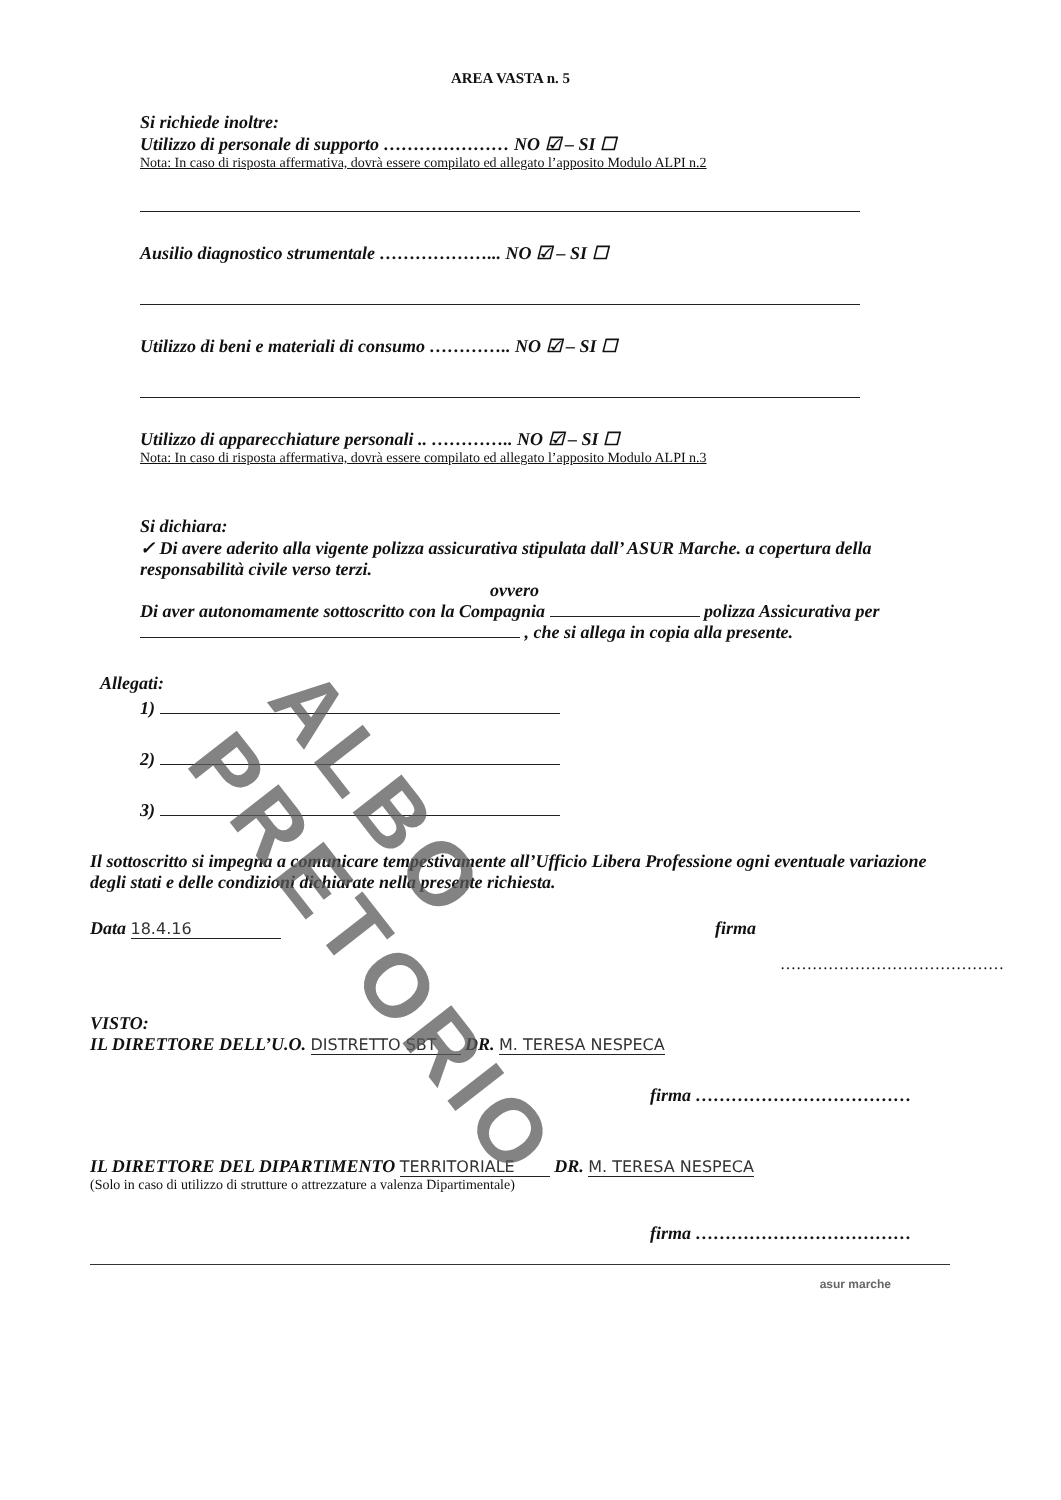AREA VASTA n. 5
Si richiede inoltre:
Utilizzo di personale di supporto ………………… NO ☑ – SI ☐
Nota: In caso di risposta affermativa, dovrà essere compilato ed allegato l’apposito Modulo ALPI n.2
Ausilio diagnostico strumentale ………………... NO ☑ – SI ☐
Utilizzo di beni e materiali di consumo ………….. NO ☑ – SI ☐
Utilizzo di apparecchiature personali .. ………….. NO ☑ – SI ☐
Nota: In caso di risposta affermativa, dovrà essere compilato ed allegato l’apposito Modulo ALPI n.3
Si dichiara:
✓ Di avere aderito alla vigente polizza assicurativa stipulata dall’ ASUR Marche. a copertura della responsabilità civile verso terzi.
ovvero
Di aver autonomamente sottoscritto con la Compagnia polizza Assicurativa per , che si allega in copia alla presente.
Allegati:
1)
2)
3)
Il sottoscritto si impegna a comunicare tempestivamente all’Ufficio Libera Professione ogni eventuale variazione degli stati e delle condizioni dichiarate nella presente richiesta.
Data 18.4.16 firma
……………………………………
VISTO:
IL DIRETTORE DELL’U.O. DISTRETTO SBT DR. M. TERESA NESPECA
firma ………………………………
IL DIRETTORE DEL DIPARTIMENTO TERRITORIALE DR. M. TERESA NESPECA
(Solo in caso di utilizzo di strutture o attrezzature a valenza Dipartimentale)
firma ………………………………
asur marche
ALBO PRETORIO